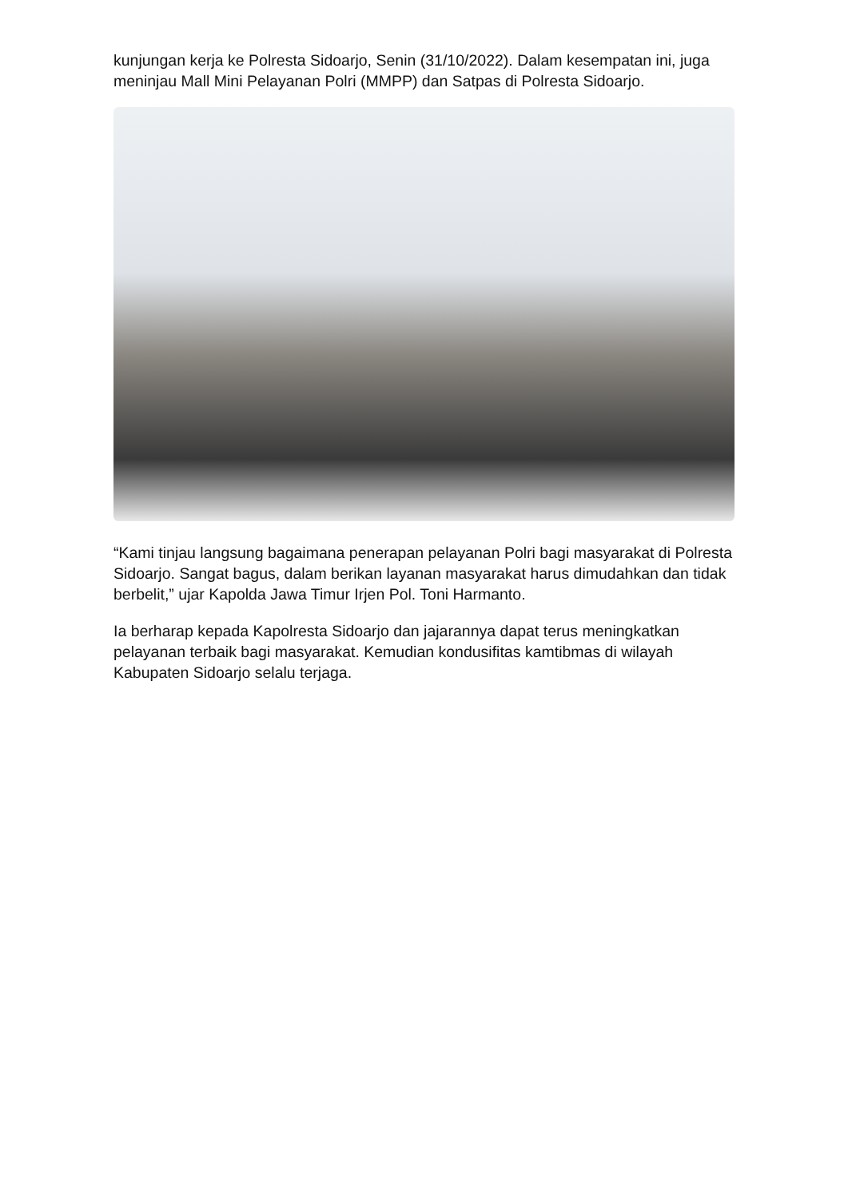kunjungan kerja ke Polresta Sidoarjo, Senin (31/10/2022). Dalam kesempatan ini, juga meninjau Mall Mini Pelayanan Polri (MMPP) dan Satpas di Polresta Sidoarjo.
“Kami tinjau langsung bagaimana penerapan pelayanan Polri bagi masyarakat di Polresta Sidoarjo. Sangat bagus, dalam berikan layanan masyarakat harus dimudahkan dan tidak berbelit,” ujar Kapolda Jawa Timur Irjen Pol. Toni Harmanto.
Ia berharap kepada Kapolresta Sidoarjo dan jajarannya dapat terus meningkatkan pelayanan terbaik bagi masyarakat. Kemudian kondusifitas kamtibmas di wilayah Kabupaten Sidoarjo selalu terjaga.